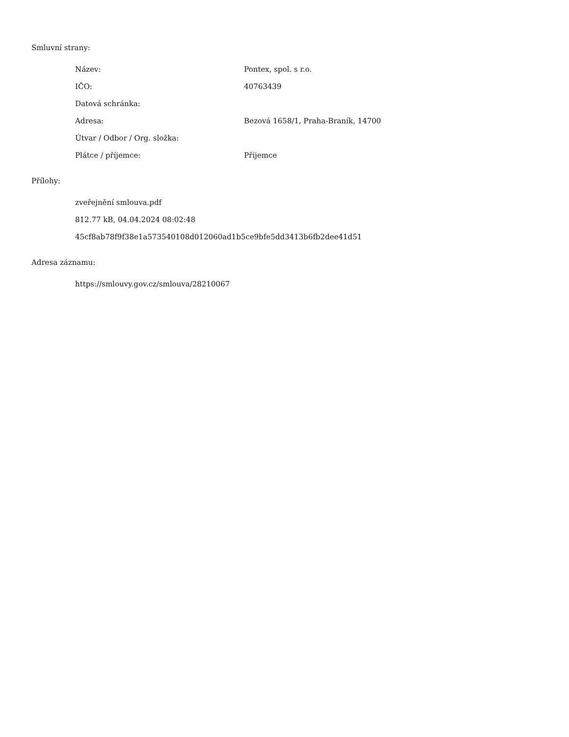Smluvní strany:
Název: Pontex, spol. s r.o.
IČO: 40763439
Datová schránka:
Adresa: Bezová 1658/1, Praha-Braník, 14700
Útvar / Odbor / Org. složka:
Plátce / příjemce: Příjemce
Přílohy:
zveřejnění smlouva.pdf
812.77 kB, 04.04.2024 08:02:48
45cf8ab78f9f38e1a573540108d012060ad1b5ce9bfe5dd3413b6fb2dee41d51
Adresa záznamu:
https://smlouvy.gov.cz/smlouva/28210067